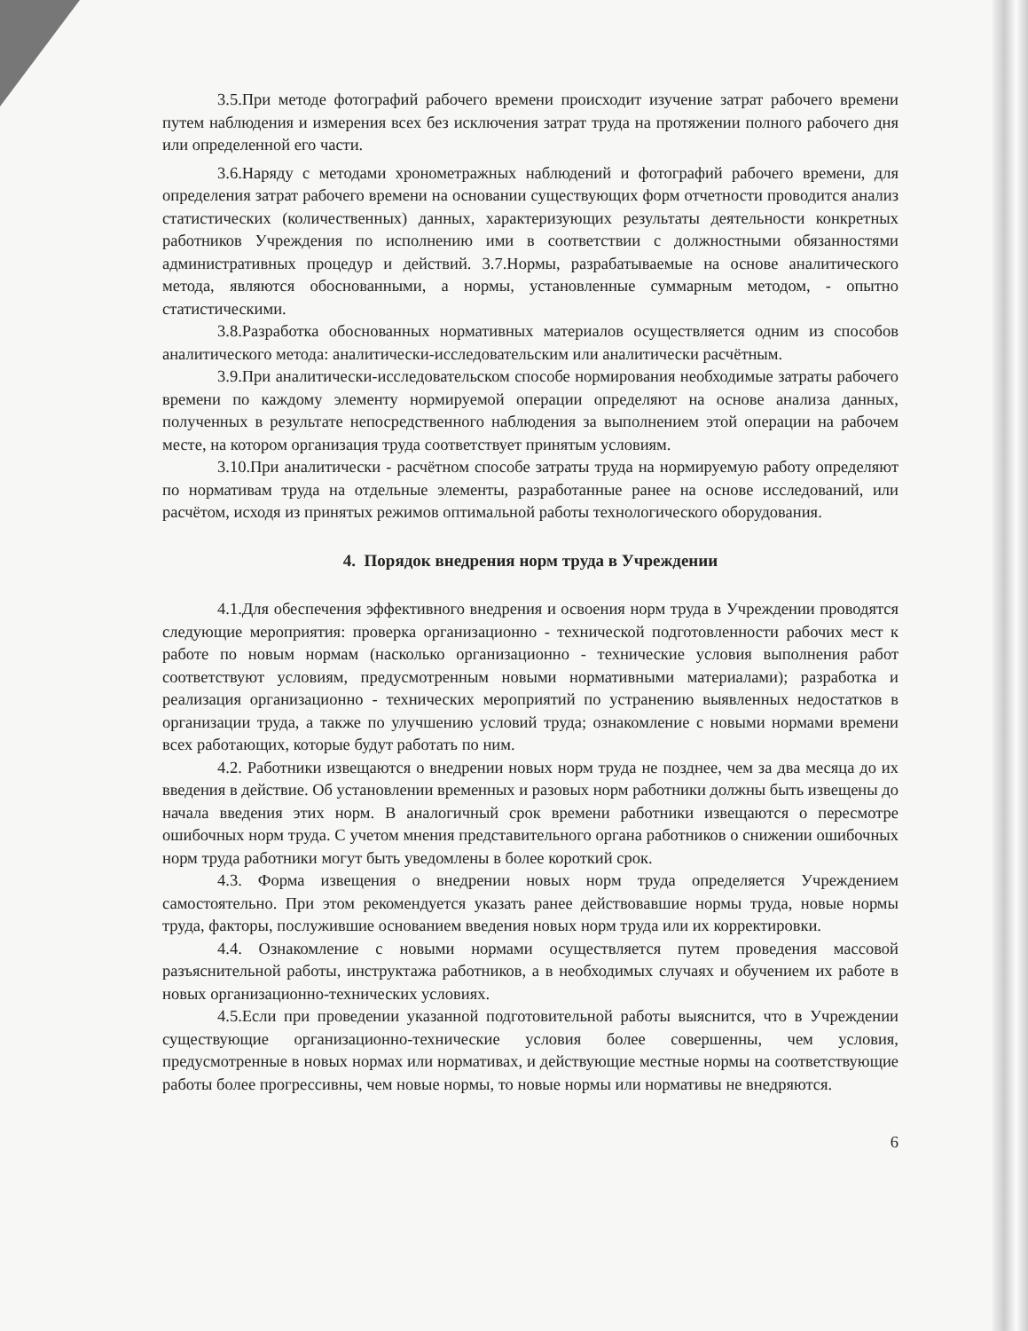3.5.При методе фотографий рабочего времени происходит изучение затрат рабочего времени путем наблюдения и измерения всех без исключения затрат труда на протяжении полного рабочего дня или определенной его части.
3.6.Наряду с методами хронометражных наблюдений и фотографий рабочего времени, для определения затрат рабочего времени на основании существующих форм отчетности проводится анализ статистических (количественных) данных, характеризующих результаты деятельности конкретных работников Учреждения по исполнению ими в соответствии с должностными обязанностями административных процедур и действий. 3.7.Нормы, разрабатываемые на основе аналитического метода, являются обоснованными, а нормы, установленные суммарным методом, - опытно статистическими.
3.8.Разработка обоснованных нормативных материалов осуществляется одним из способов аналитического метода: аналитически-исследовательским или аналитически расчётным.
3.9.При аналитически-исследовательском способе нормирования необходимые затраты рабочего времени по каждому элементу нормируемой операции определяют на основе анализа данных, полученных в результате непосредственного наблюдения за выполнением этой операции на рабочем месте, на котором организация труда соответствует принятым условиям.
3.10.При аналитически - расчётном способе затраты труда на нормируемую работу определяют по нормативам труда на отдельные элементы, разработанные ранее на основе исследований, или расчётом, исходя из принятых режимов оптимальной работы технологического оборудования.
4. Порядок внедрения норм труда в Учреждении
4.1.Для обеспечения эффективного внедрения и освоения норм труда в Учреждении проводятся следующие мероприятия: проверка организационно - технической подготовленности рабочих мест к работе по новым нормам (насколько организационно - технические условия выполнения работ соответствуют условиям, предусмотренным новыми нормативными материалами); разработка и реализация организационно - технических мероприятий по устранению выявленных недостатков в организации труда, а также по улучшению условий труда; ознакомление с новыми нормами времени всех работающих, которые будут работать по ним.
4.2. Работники извещаются о внедрении новых норм труда не позднее, чем за два месяца до их введения в действие. Об установлении временных и разовых норм работники должны быть извещены до начала введения этих норм. В аналогичный срок времени работники извещаются о пересмотре ошибочных норм труда. С учетом мнения представительного органа работников о снижении ошибочных норм труда работники могут быть уведомлены в более короткий срок.
4.3. Форма извещения о внедрении новых норм труда определяется Учреждением самостоятельно. При этом рекомендуется указать ранее действовавшие нормы труда, новые нормы труда, факторы, послужившие основанием введения новых норм труда или их корректировки.
4.4. Ознакомление с новыми нормами осуществляется путем проведения массовой разъяснительной работы, инструктажа работников, а в необходимых случаях и обучением их работе в новых организационно-технических условиях.
4.5.Если при проведении указанной подготовительной работы выяснится, что в Учреждении существующие организационно-технические условия более совершенны, чем условия, предусмотренные в новых нормах или нормативах, и действующие местные нормы на соответствующие работы более прогрессивны, чем новые нормы, то новые нормы или нормативы не внедряются.
6